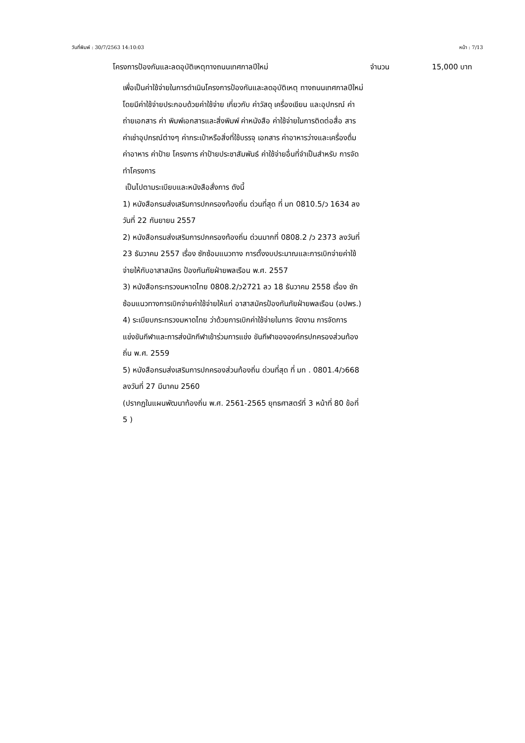วันที่พิมพ์ : 30/7/2563 14:10:03 หน้า : 7/13
โครงการป้องกันและลดอุบัติเหตุทางถนนเทศกาลปีใหม่ จำนวน 15,000 บาท
เพื่อเป็นค่าใช้จ่ายในการดำเนินโครงการป้องกันและลดอุบัติเหตุ ทางถนนเทศกาลปีใหม่ โดยมีค่าใช้จ่ายประกอบด้วยค่าใช้จ่าย เกี่ยวกับ ค่าวัสดุ เครื่องเขียน และอุปกรณ์ ค่าถ่ายเอกสาร ค่า พิมพ์เอกสารและสิ่งพิมพ์ ค่าหนังสือ ค่าใช้จ่ายในการติดต่อสื่อ สาร ค่าเช่าอุปกรณ์ต่างๆ ค่ากระเป๋าหรือสิ่งที่ใช้บรรจุ เอกสาร ค่าอาหารว่างและเครื่องดื่ม ค่าอาหาร ค่าป้าย โครงการ ค่าป้ายประชาสัมพันธ์ ค่าใช้จ่ายอื่นที่จำเป็นสำหรับ การจัดทำโครงการ
เป็นไปตามระเบียบและหนังสือสั่งการ ดังนี้
1) หนังสือกรมส่งเสริมการปกครองท้องถิ่น ด่วนที่สุด ที่ มท 0810.5/ว 1634 ลงวันที่ 22 กันยายน 2557
2) หนังสือกรมส่งเสริมการปกครองท้องถิ่น ด่วนมากที่ 0808.2 /ว 2373 ลงวันที่ 23 ธันวาคม 2557 เรื่อง ซักซ้อมแนวทาง การตั้งงบประมาณและการเบิกจ่ายค่าใช้จ่ายให้กับอาสาสมัคร ป้องกันภัยฝ่ายพลเรือน พ.ศ. 2557
3) หนังสือกระทรวงมหาดไทย 0808.2/ว2721 ลว 18 ธันวาคม 2558 เรื่อง ซักซ้อมแนวทางการเบิกจ่ายค่าใช้จ่ายให้แก่ อาสาสมัครป้องกันภัยฝ่ายพลเรือน (อปพร.)
4) ระเบียบกระทรวงมหาดไทย ว่าด้วยการเบิกค่าใช้จ่ายในการ จัดงาน การจัดการแข่งขันกีฬาและการส่งนักกีฬาเข้าร่วมการแข่ง ขันกีฬาขององค์กรปกครองส่วนท้องถิ่น พ.ศ. 2559
5) หนังสือกรมส่งเสริมการปกครองส่วนท้องถิ่น ด่วนที่สุด ที่ มท . 0801.4/ว668 ลงวันที่ 27 มีนาคม 2560
(ปรากฏในแผนพัฒนาท้องถิ่น พ.ศ. 2561-2565 ยุทธศาสตร์ที่ 3 หน้าที่ 80 ข้อที่ 5 )